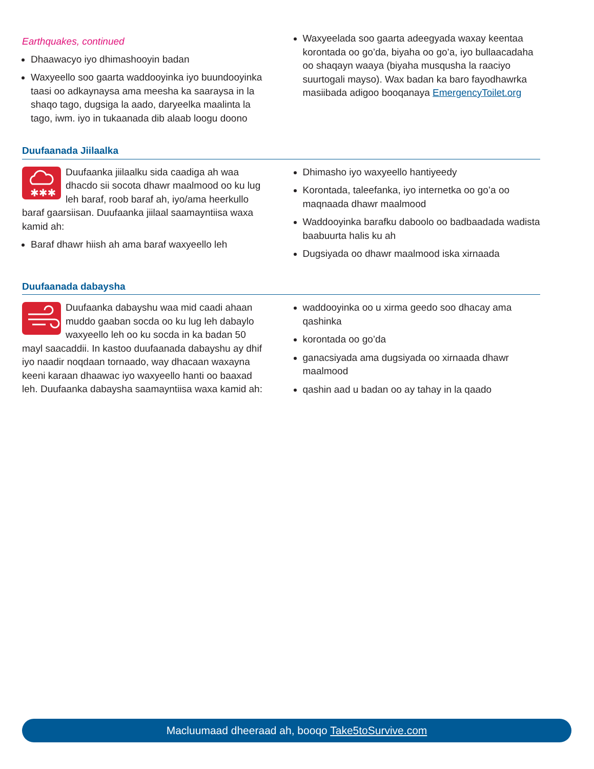Earthquakes, continued
Dhaawacyo iyo dhimashooyin badan
Waxyeello soo gaarta waddooyinka iyo buundooyinka taasi oo adkaynaysa ama meesha ka saaraysa in la shaqo tago, dugsiga la aado, daryeelka maalinta la tago, iwm. iyo in tukaanada dib alaab loogu doono
Waxyeelada soo gaarta adeegyada waxay keentaa korontada oo go’da, biyaha oo go’a, iyo bullaacadaha oo shaqayn waaya (biyaha musqusha la raaciyo suurtogali mayso). Wax badan ka baro fayodhawrka masiibada adigoo booqanaya EmergencyToilet.org
Duufaanada Jiilaalka
✱✱✱
Duufaanka jiilaalku sida caadiga ah waa dhacdo sii socota dhawr maalmood oo ku lug leh baraf, roob baraf ah, iyo/ama heerkullo baraf gaarsiisan. Duufaanka jiilaal saamayntiisa waxa kamid ah:
Baraf dhawr hiish ah ama baraf waxyeello leh
Dhimasho iyo waxyeello hantiyeedy
Korontada, taleefanka, iyo internetka oo go’a oo maqnaada dhawr maalmood
Waddooyinka barafku daboolo oo badbaadada wadista baabuurta halis ku ah
Dugsiyada oo dhawr maalmood iska xirnaada
Duufaanada dabaysha
Duufaanka dabayshu waa mid caadi ahaan muddo gaaban socda oo ku lug leh dabaylo waxyeello leh oo ku socda in ka badan 50 mayl saacaddii. In kastoo duufaanada dabayshu ay dhif iyo naadir noqdaan tornaado, way dhacaan waxayna keeni karaan dhaawac iyo waxyeello hanti oo baaxad leh. Duufaanka dabaysha saamayntiisa waxa kamid ah:
waddooyinka oo u xirma geedo soo dhacay ama qashinka
korontada oo go’da
ganacsiyada ama dugsiyada oo xirnaada dhawr maalmood
qashin aad u badan oo ay tahay in la qaado
Macluumaad dheeraad ah, booqo Take5toSurvive.com